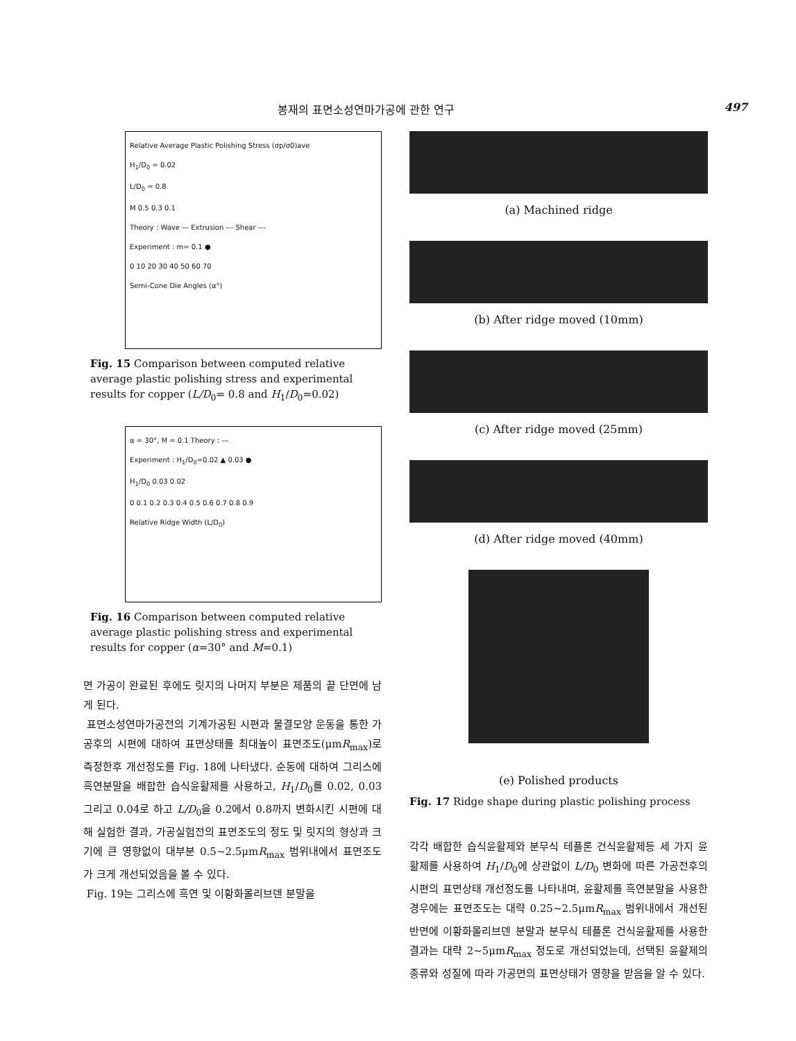봉재의 표면소성연마가공에 관한 연구 497
Relative Average Plastic Polishing Stress (σp/σ0)ave
H<sub>1</sub>/D<sub>0</sub> = 0.02
L/D<sub>0</sub> = 0.8
M 0.5 0.3 0.1
Theory : Wave — Extrusion --- Shear ---
Experiment : m= 0.1 ●
0 10 20 30 40 50 60 70
Semi-Cone Die Angles (α°)
Fig. 15 Comparison between computed relative average plastic polishing stress and experimental results for copper (L/D<sub>0</sub>= 0.8 and H<sub>1</sub>/D<sub>0</sub>=0.02)
α = 30°, M = 0.1 Theory : —
Experiment : H<sub>1</sub>/D<sub>0</sub>=0.02 ▲ 0.03 ●
H<sub>1</sub>/D<sub>0</sub> 0.03 0.02
0 0.1 0.2 0.3 0.4 0.5 0.6 0.7 0.8 0.9
Relative Ridge Width (L/D<sub>0</sub>)
Fig. 16 Comparison between computed relative average plastic polishing stress and experimental results for copper (α=30° and M=0.1)
면 가공이 완료된 후에도 릿지의 나머지 부분은 제품의 끝 단면에 남게 된다.
표면소성연마가공전의 기계가공된 시편과 물결모양 운동을 통한 가공후의 시편에 대하여 표면상태를 최대높이 표면조도(μmR<sub>max</sub>)로 측정한후 개선정도를 Fig. 18에 나타냈다. 순동에 대하여 그리스에 흑연분말을 배합한 습식윤활제를 사용하고, H<sub>1</sub>/D<sub>0</sub>를 0.02, 0.03 그리고 0.04로 하고 L/D<sub>0</sub>을 0.2에서 0.8까지 변화시킨 시편에 대해 실험한 결과, 가공실험전의 표면조도의 정도 및 릿지의 형상과 크기에 큰 영향없이 대부분 0.5~2.5μmR<sub>max</sub> 범위내에서 표면조도가 크게 개선되었음을 볼 수 있다.
Fig. 19는 그리스에 흑연 및 이황화몰리브덴 분말을
(a) Machined ridge
(b) After ridge moved (10mm)
(c) After ridge moved (25mm)
(d) After ridge moved (40mm)
(e) Polished products
Fig. 17 Ridge shape during plastic polishing process
각각 배합한 습식윤활제와 분무식 테플론 건식윤활제등 세 가지 윤활제를 사용하여 H<sub>1</sub>/D<sub>0</sub>에 상관없이 L/D<sub>0</sub> 변화에 따른 가공전후의 시편의 표면상태 개선정도를 나타내며, 윤활제를 흑연분말을 사용한 경우에는 표면조도는 대략 0.25~2.5μmR<sub>max</sub> 범위내에서 개선된 반면에 이황화몰리브덴 분말과 분무식 테플론 건식윤활제를 사용한 결과는 대략 2~5μmR<sub>max</sub> 정도로 개선되었는데, 선택된 윤활제의 종류와 성질에 따라 가공면의 표면상태가 영향을 받음을 알 수 있다.